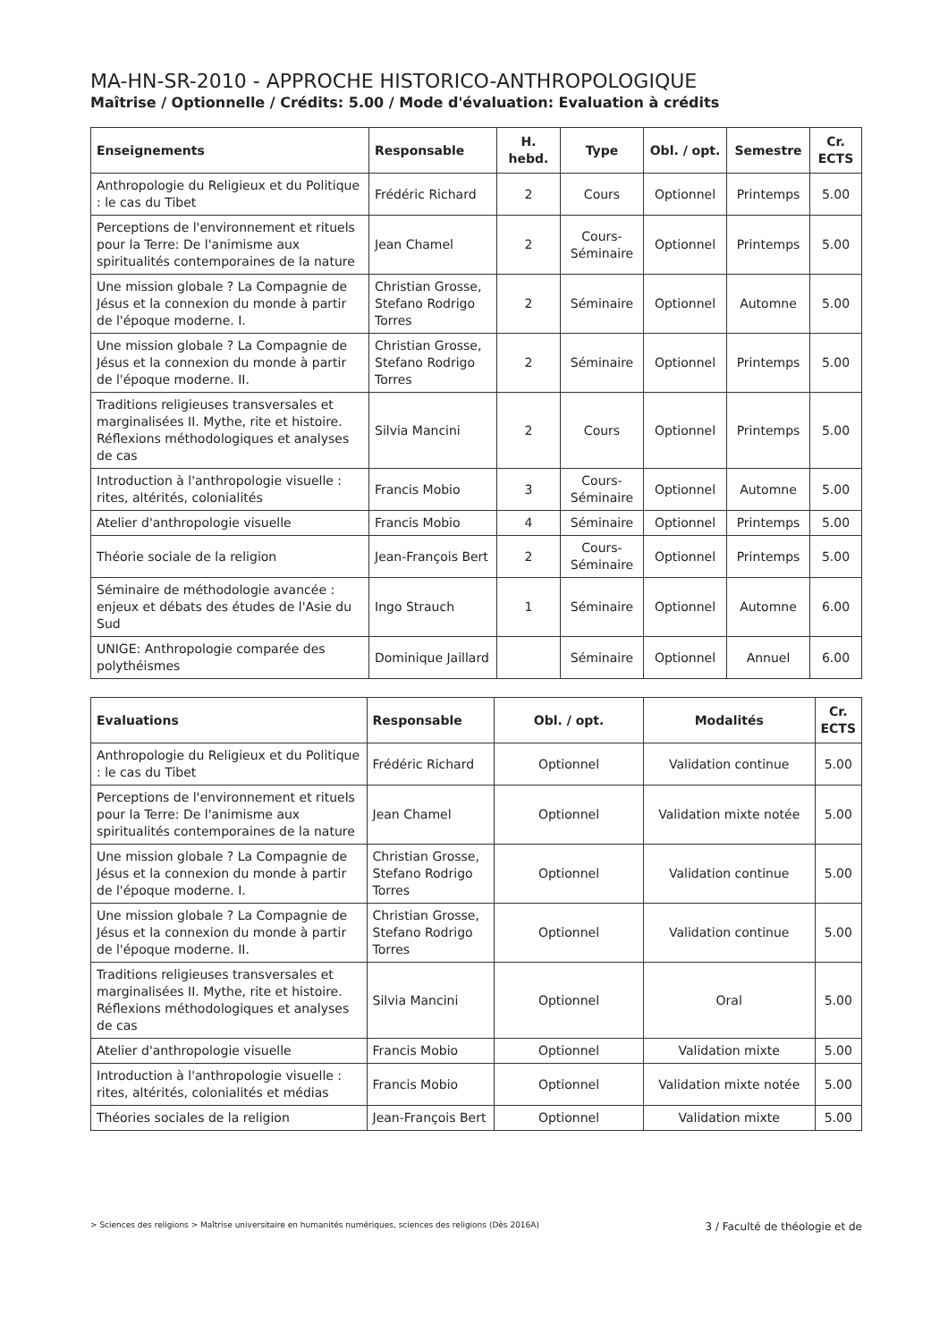MA-HN-SR-2010 - APPROCHE HISTORICO-ANTHROPOLOGIQUE
Maîtrise / Optionnelle / Crédits: 5.00 / Mode d'évaluation: Evaluation à crédits
| Enseignements | Responsable | H. hebd. | Type | Obl. / opt. | Semestre | Cr. ECTS |
| --- | --- | --- | --- | --- | --- | --- |
| Anthropologie du Religieux et du Politique : le cas du Tibet | Frédéric Richard | 2 | Cours | Optionnel | Printemps | 5.00 |
| Perceptions de l'environnement et rituels pour la Terre: De l'animisme aux spiritualités contemporaines de la nature | Jean Chamel | 2 | Cours-Séminaire | Optionnel | Printemps | 5.00 |
| Une mission globale ? La Compagnie de Jésus et la connexion du monde à partir de l'époque moderne. I. | Christian Grosse, Stefano Rodrigo Torres | 2 | Séminaire | Optionnel | Automne | 5.00 |
| Une mission globale ? La Compagnie de Jésus et la connexion du monde à partir de l'époque moderne. II. | Christian Grosse, Stefano Rodrigo Torres | 2 | Séminaire | Optionnel | Printemps | 5.00 |
| Traditions religieuses transversales et marginalisées II. Mythe, rite et histoire. Réflexions méthodologiques et analyses de cas | Silvia Mancini | 2 | Cours | Optionnel | Printemps | 5.00 |
| Introduction à l'anthropologie visuelle : rites, altérités, colonialités | Francis Mobio | 3 | Cours-Séminaire | Optionnel | Automne | 5.00 |
| Atelier d'anthropologie visuelle | Francis Mobio | 4 | Séminaire | Optionnel | Printemps | 5.00 |
| Théorie sociale de la religion | Jean-François Bert | 2 | Cours-Séminaire | Optionnel | Printemps | 5.00 |
| Séminaire de méthodologie avancée : enjeux et débats des études de l'Asie du Sud | Ingo Strauch | 1 | Séminaire | Optionnel | Automne | 6.00 |
| UNIGE: Anthropologie comparée des polythéismes | Dominique Jaillard | | Séminaire | Optionnel | Annuel | 6.00 |
| Evaluations | Responsable | Obl. / opt. | Modalités | Cr. ECTS |
| --- | --- | --- | --- | --- |
| Anthropologie du Religieux et du Politique : le cas du Tibet | Frédéric Richard | Optionnel | Validation continue | 5.00 |
| Perceptions de l'environnement et rituels pour la Terre: De l'animisme aux spiritualités contemporaines de la nature | Jean Chamel | Optionnel | Validation mixte notée | 5.00 |
| Une mission globale ? La Compagnie de Jésus et la connexion du monde à partir de l'époque moderne. I. | Christian Grosse, Stefano Rodrigo Torres | Optionnel | Validation continue | 5.00 |
| Une mission globale ? La Compagnie de Jésus et la connexion du monde à partir de l'époque moderne. II. | Christian Grosse, Stefano Rodrigo Torres | Optionnel | Validation continue | 5.00 |
| Traditions religieuses transversales et marginalisées II. Mythe, rite et histoire. Réflexions méthodologiques et analyses de cas | Silvia Mancini | Optionnel | Oral | 5.00 |
| Atelier d'anthropologie visuelle | Francis Mobio | Optionnel | Validation mixte | 5.00 |
| Introduction à l'anthropologie visuelle : rites, altérités, colonialités et médias | Francis Mobio | Optionnel | Validation mixte notée | 5.00 |
| Théories sociales de la religion | Jean-François Bert | Optionnel | Validation mixte | 5.00 |
> Sciences des religions > Maîtrise universitaire en humanités numériques, sciences des religions (Dès 2016A) 3 / Faculté de théologie et de